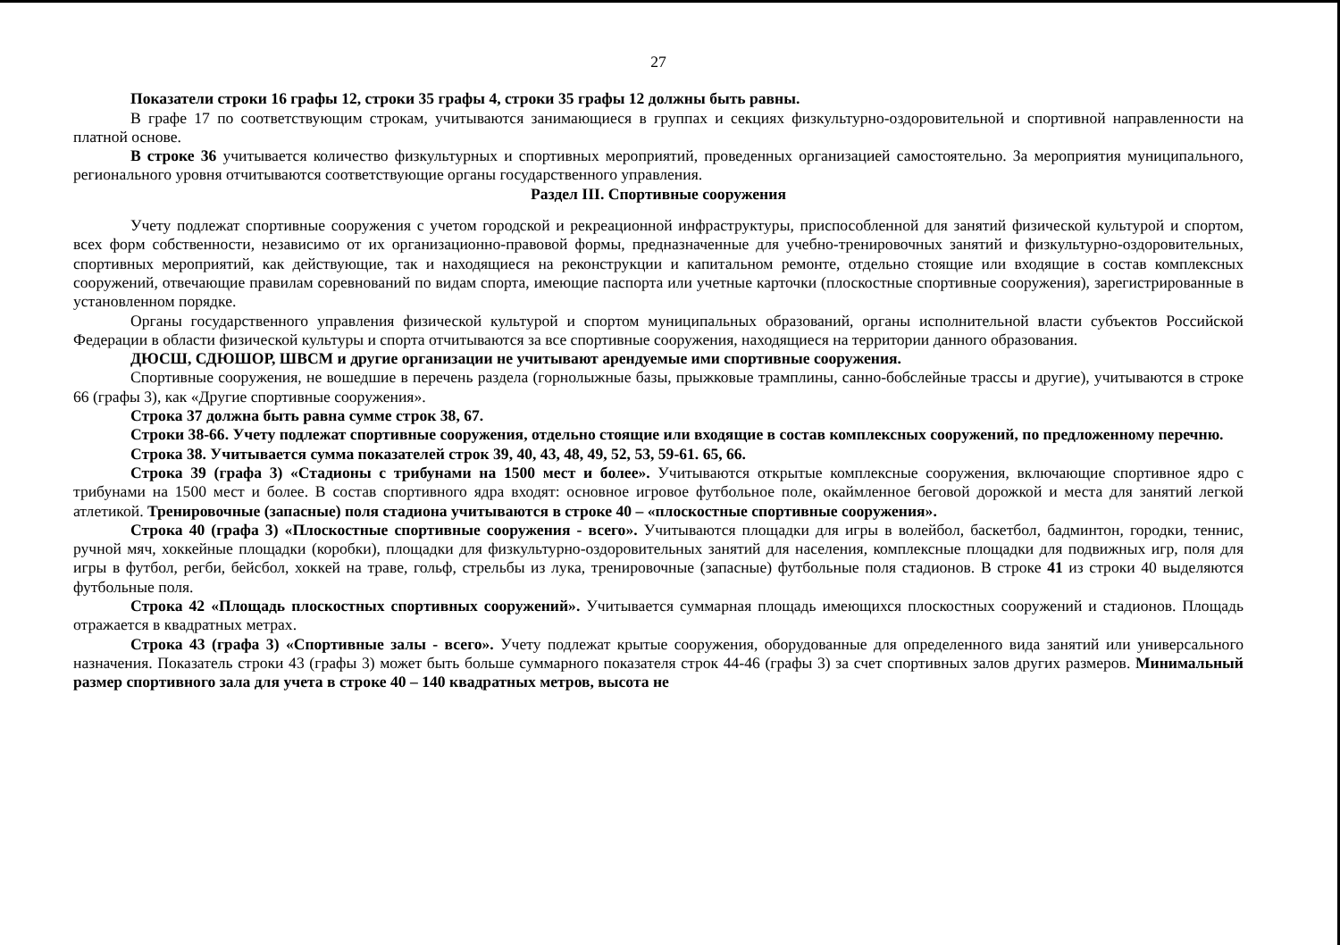27
Показатели строки 16 графы 12, строки 35 графы 4, строки 35 графы 12 должны быть равны.
В графе 17 по соответствующим строкам, учитываются занимающиеся в группах и секциях физкультурно-оздоровительной и спортивной направленности на платной основе.
В строке 36 учитывается количество физкультурных и спортивных мероприятий, проведенных организацией самостоятельно. За мероприятия муниципального, регионального уровня отчитываются соответствующие органы государственного управления.
Раздел III. Спортивные сооружения
Учету подлежат спортивные сооружения с учетом городской и рекреационной инфраструктуры, приспособленной для занятий физической культурой и спортом, всех форм собственности, независимо от их организационно-правовой формы, предназначенные для учебно-тренировочных занятий и физкультурно-оздоровительных, спортивных мероприятий, как действующие, так и находящиеся на реконструкции и капитальном ремонте, отдельно стоящие или входящие в состав комплексных сооружений, отвечающие правилам соревнований по видам спорта, имеющие паспорта или учетные карточки (плоскостные спортивные сооружения), зарегистрированные в установленном порядке.
Органы государственного управления физической культурой и спортом муниципальных образований, органы исполнительной власти субъектов Российской Федерации в области физической культуры и спорта отчитываются за все спортивные сооружения, находящиеся на территории данного образования.
ДЮСШ, СДЮШОР, ШВСМ и другие организации не учитывают арендуемые ими спортивные сооружения.
Спортивные сооружения, не вошедшие в перечень раздела (горнолыжные базы, прыжковые трамплины, санно-бобслейные трассы и другие), учитываются в строке 66 (графы 3), как «Другие спортивные сооружения».
Строка 37 должна быть равна сумме строк 38, 67.
Строки 38-66. Учету подлежат спортивные сооружения, отдельно стоящие или входящие в состав комплексных сооружений, по предложенному перечню.
Строка 38. Учитывается сумма показателей строк 39, 40, 43, 48, 49, 52, 53, 59-61. 65, 66.
Строка 39 (графа 3) «Стадионы с трибунами на 1500 мест и более». Учитываются открытые комплексные сооружения, включающие спортивное ядро с трибунами на 1500 мест и более. В состав спортивного ядра входят: основное игровое футбольное поле, окаймленное беговой дорожкой и места для занятий легкой атлетикой. Тренировочные (запасные) поля стадиона учитываются в строке 40 – «плоскостные спортивные сооружения».
Строка 40 (графа 3) «Плоскостные спортивные сооружения - всего». Учитываются площадки для игры в волейбол, баскетбол, бадминтон, городки, теннис, ручной мяч, хоккейные площадки (коробки), площадки для физкультурно-оздоровительных занятий для населения, комплексные площадки для подвижных игр, поля для игры в футбол, регби, бейсбол, хоккей на траве, гольф, стрельбы из лука, тренировочные (запасные) футбольные поля стадионов. В строке 41 из строки 40 выделяются футбольные поля.
Строка 42 «Площадь плоскостных спортивных сооружений». Учитывается суммарная площадь имеющихся плоскостных сооружений и стадионов. Площадь отражается в квадратных метрах.
Строка 43 (графа 3) «Спортивные залы - всего». Учету подлежат крытые сооружения, оборудованные для определенного вида занятий или универсального назначения. Показатель строки 43 (графы 3) может быть больше суммарного показателя строк 44-46 (графы 3) за счет спортивных залов других размеров. Минимальный размер спортивного зала для учета в строке 40 – 140 квадратных метров, высота не